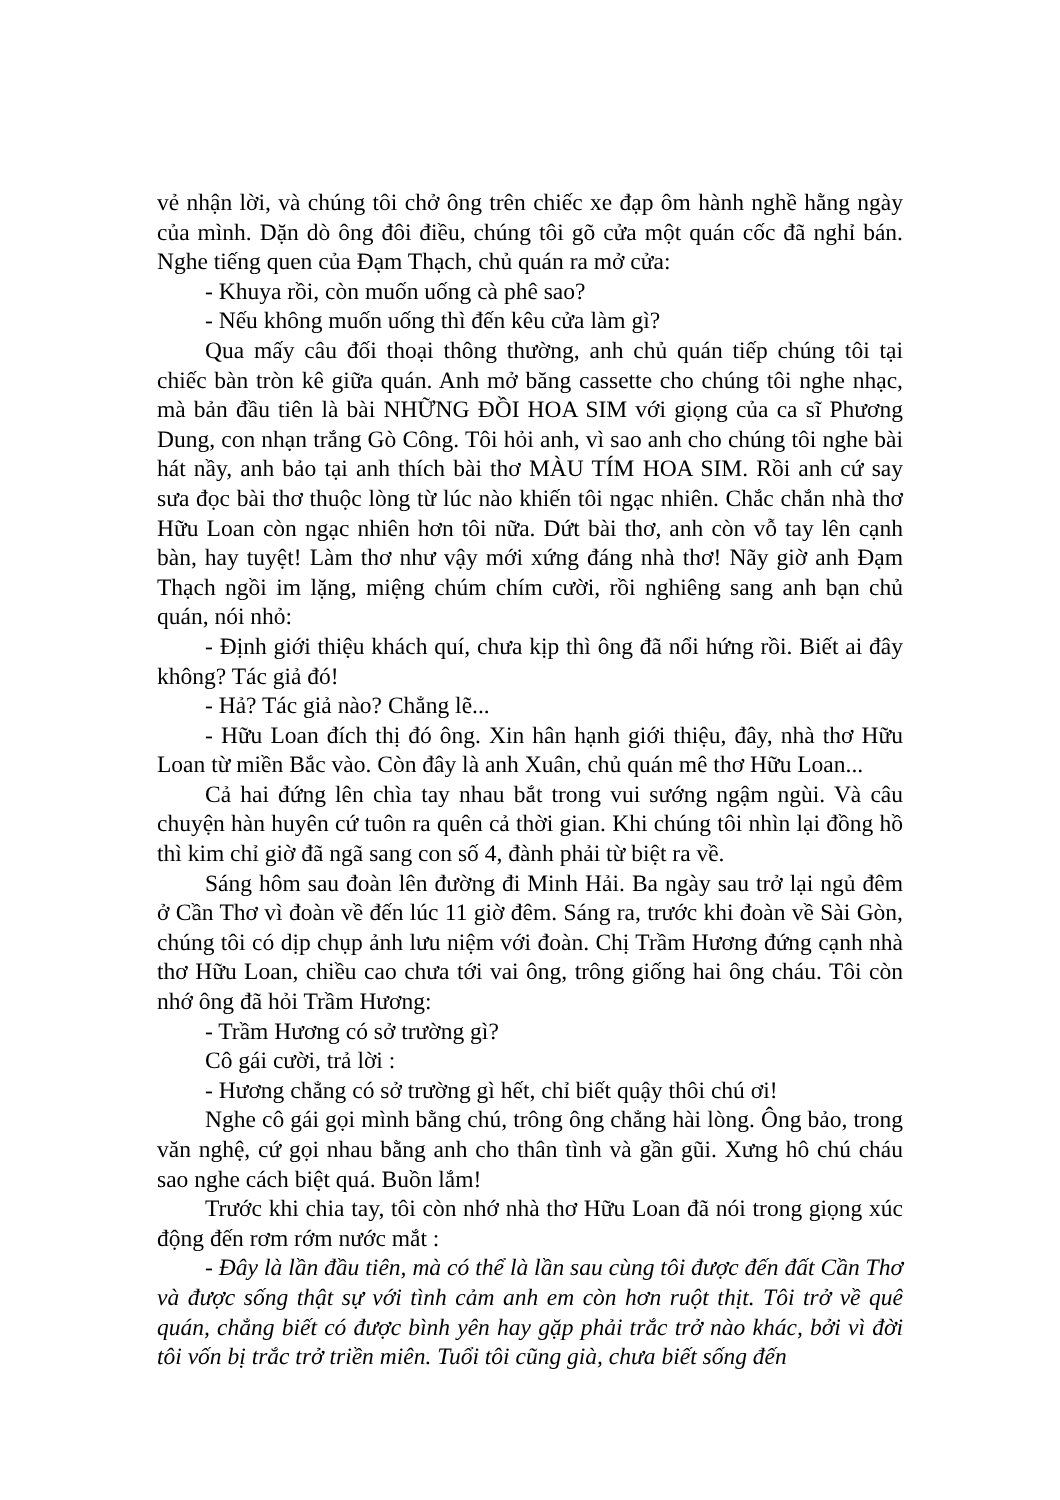vẻ nhận lời, và chúng tôi chở ông trên chiếc xe đạp ôm hành nghề hằng ngày của mình. Dặn dò ông đôi điều, chúng tôi gõ cửa một quán cốc đã nghỉ bán. Nghe tiếng quen của Đạm Thạch, chủ quán ra mở cửa:
- Khuya rồi, còn muốn uống cà phê sao?
- Nếu không muốn uống thì đến kêu cửa làm gì?
Qua mấy câu đối thoại thông thường, anh chủ quán tiếp chúng tôi tại chiếc bàn tròn kê giữa quán. Anh mở băng cassette cho chúng tôi nghe nhạc, mà bản đầu tiên là bài NHỮNG ĐỒI HOA SIM với giọng của ca sĩ Phương Dung, con nhạn trắng Gò Công. Tôi hỏi anh, vì sao anh cho chúng tôi nghe bài hát nầy, anh bảo tại anh thích bài thơ MÀU TÍM HOA SIM. Rồi anh cứ say sưa đọc bài thơ thuộc lòng từ lúc nào khiến tôi ngạc nhiên. Chắc chắn nhà thơ Hữu Loan còn ngạc nhiên hơn tôi nữa. Dứt bài thơ, anh còn vỗ tay lên cạnh bàn, hay tuyệt! Làm thơ như vậy mới xứng đáng nhà thơ! Nãy giờ anh Đạm Thạch ngồi im lặng, miệng chúm chím cười, rồi nghiêng sang anh bạn chủ quán, nói nhỏ:
- Định giới thiệu khách quí, chưa kịp thì ông đã nổi hứng rồi. Biết ai đây không? Tác giả đó!
- Hả? Tác giả nào? Chẳng lẽ...
- Hữu Loan đích thị đó ông. Xin hân hạnh giới thiệu, đây, nhà thơ Hữu Loan từ miền Bắc vào. Còn đây là anh Xuân, chủ quán mê thơ Hữu Loan...
Cả hai đứng lên chìa tay nhau bắt trong vui sướng ngậm ngùi. Và câu chuyện hàn huyên cứ tuôn ra quên cả thời gian. Khi chúng tôi nhìn lại đồng hồ thì kim chỉ giờ đã ngã sang con số 4, đành phải từ biệt ra về.
Sáng hôm sau đoàn lên đường đi Minh Hải. Ba ngày sau trở lại ngủ đêm ở Cần Thơ vì đoàn về đến lúc 11 giờ đêm. Sáng ra, trước khi đoàn về Sài Gòn, chúng tôi có dịp chụp ảnh lưu niệm với đoàn. Chị Trầm Hương đứng cạnh nhà thơ Hữu Loan, chiều cao chưa tới vai ông, trông giống hai ông cháu. Tôi còn nhớ ông đã hỏi Trầm Hương:
- Trầm Hương có sở trường gì?
Cô gái cười, trả lời :
- Hương chẳng có sở trường gì hết, chỉ biết quậy thôi chú ơi!
Nghe cô gái gọi mình bằng chú, trông ông chẳng hài lòng. Ông bảo, trong văn nghệ, cứ gọi nhau bằng anh cho thân tình và gần gũi. Xưng hô chú cháu sao nghe cách biệt quá. Buồn lắm!
Trước khi chia tay, tôi còn nhớ nhà thơ Hữu Loan đã nói trong giọng xúc động đến rơm rớm nước mắt :
- Đây là lần đầu tiên, mà có thể là lần sau cùng tôi được đến đất Cần Thơ và được sống thật sự với tình cảm anh em còn hơn ruột thịt. Tôi trở về quê quán, chẳng biết có được bình yên hay gặp phải trắc trở nào khác, bởi vì đời tôi vốn bị trắc trở triền miên. Tuổi tôi cũng già, chưa biết sống đến